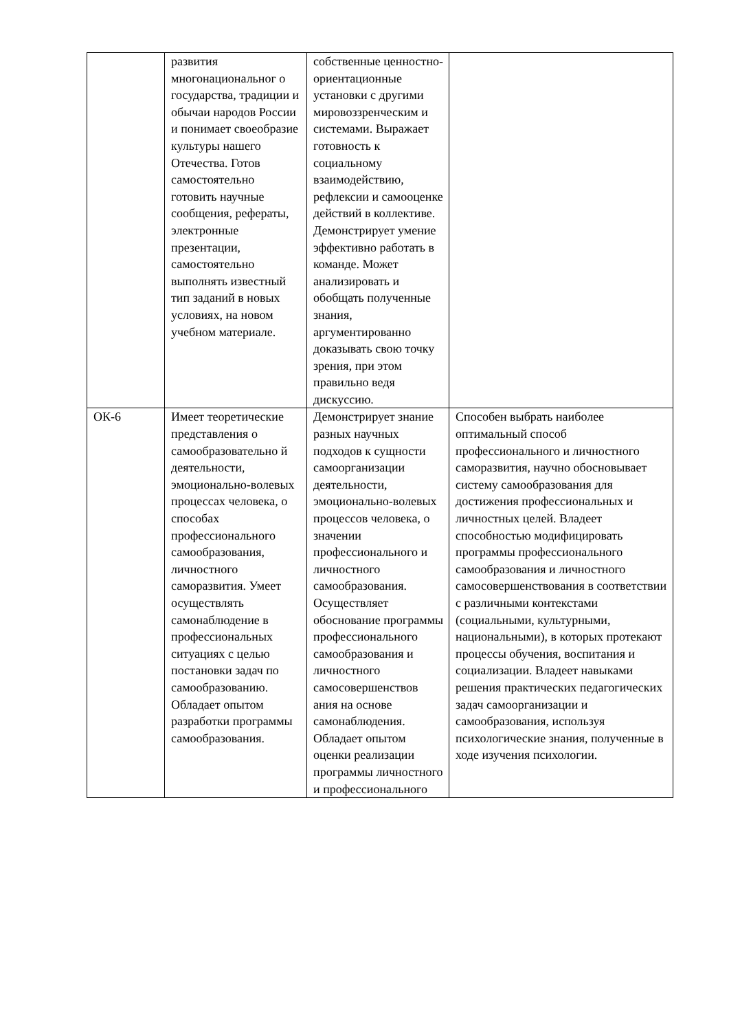| | развития многонациональног о государства, традиции и обычаи народов России и понимает своеобразие культуры нашего Отечества. Готов самостоятельно готовить научные сообщения, рефераты, электронные презентации, самостоятельно выполнять известный тип заданий в новых условиях, на новом учебном материале. | собственные ценностно-ориентационные установки с другими мировоззренческим и системами. Выражает готовность к социальному взаимодействию, рефлексии и самооценке действий в коллективе. Демонстрирует умение эффективно работать в команде. Может анализировать и обобщать полученные знания, аргументированно доказывать свою точку зрения, при этом правильно ведя дискуссию. | |
| ОК-6 | Имеет теоретические представления о самообразовательно й деятельности, эмоционально-волевых процессах человека, о способах профессионального самообразования, личностного саморазвития. Умеет осуществлять самонаблюдение в профессиональных ситуациях с целью постановки задач по самообразованию. Обладает опытом разработки программы самообразования. | Демонстрирует знание разных научных подходов к сущности самоорганизации деятельности, эмоционально-волевых процессов человека, о значении профессионального и личностного самообразования. Осуществляет обоснование программы профессионального самообразования и личностного самосовершенствов ания на основе самонаблюдения. Обладает опытом оценки реализации программы личностного и профессионального | Способен выбрать наиболее оптимальный способ профессионального и личностного саморазвития, научно обосновывает систему самообразования для достижения профессиональных и личностных целей. Владеет способностью модифицировать программы профессионального самообразования и личностного самосовершенствования в соответствии с различными контекстами (социальными, культурными, национальными), в которых протекают процессы обучения, воспитания и социализации. Владеет навыками решения практических педагогических задач самоорганизации и самообразования, используя психологические знания, полученные в ходе изучения психологии. |